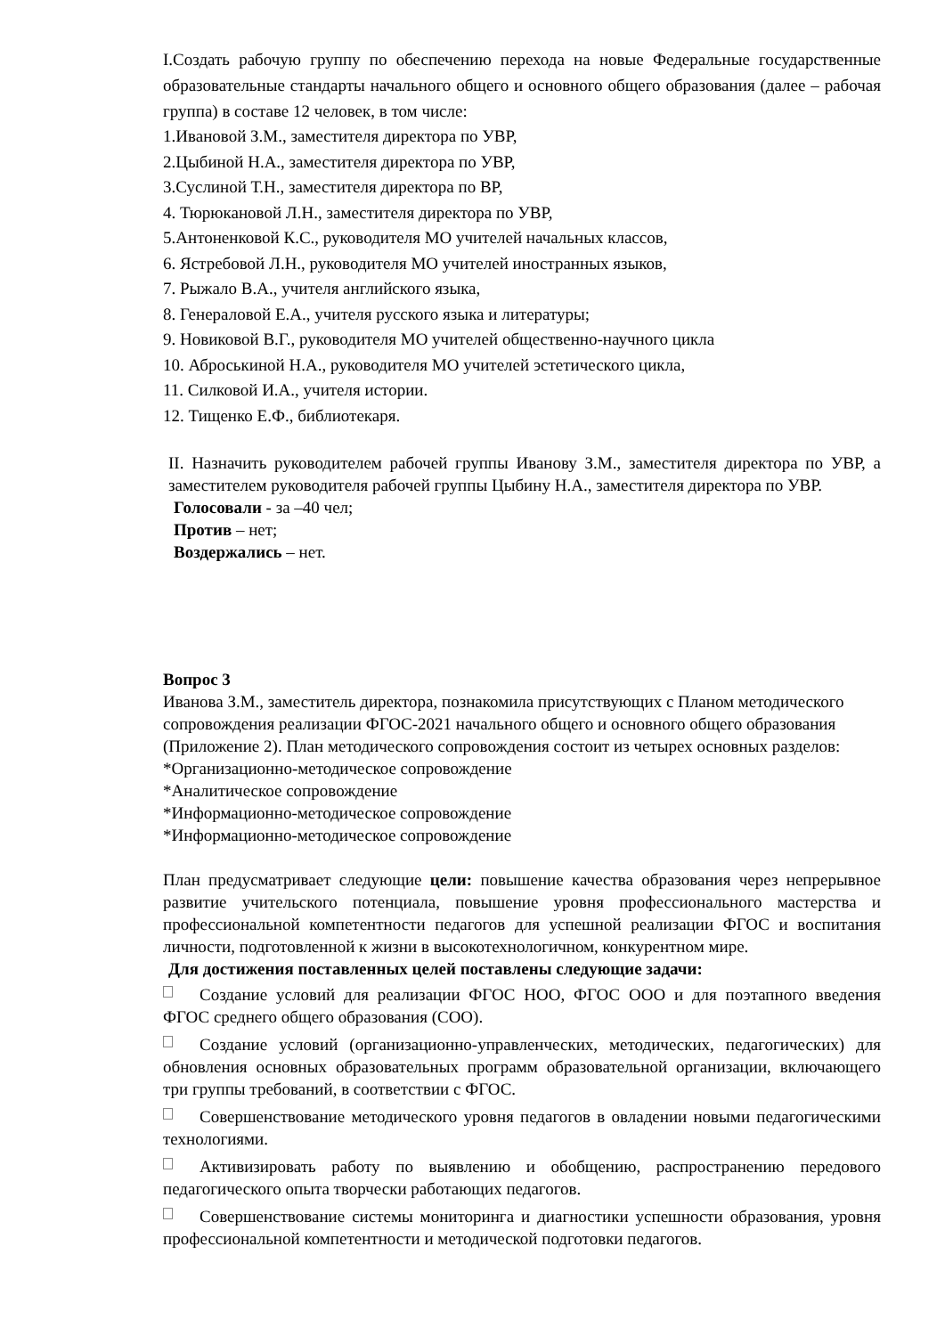I.Создать рабочую группу по обеспечению перехода на новые Федеральные государственные образовательные стандарты начального общего и основного общего образования (далее – рабочая группа) в составе 12 человек, в том числе:
1.Ивановой З.М., заместителя директора по УВР,
2.Цыбиной Н.А., заместителя директора по УВР,
3.Суслиной Т.Н., заместителя директора по ВР,
4. Тюрюкановой Л.Н., заместителя директора по УВР,
5.Антоненковой К.С., руководителя МО учителей начальных классов,
6. Ястребовой Л.Н., руководителя МО учителей иностранных языков,
7. Рыжало В.А., учителя английского языка,
8. Генераловой Е.А., учителя русского языка и литературы;
9. Новиковой В.Г., руководителя МО учителей общественно-научного цикла
10. Аброськиной Н.А., руководителя МО учителей эстетического цикла,
11. Силковой И.А., учителя истории.
12. Тищенко Е.Ф., библиотекаря.
II. Назначить руководителем рабочей группы Иванову З.М., заместителя директора по УВР, а заместителем руководителя рабочей группы Цыбину Н.А., заместителя директора по УВР.
Голосовали - за –40 чел;
Против – нет;
Воздержались – нет.
Вопрос 3
Иванова З.М., заместитель директора, познакомила присутствующих с Планом методического сопровождения реализации ФГОС-2021 начального общего и основного общего образования (Приложение 2). План методического сопровождения состоит из четырех основных разделов:
*Организационно-методическое сопровождение
*Аналитическое сопровождение
*Информационно-методическое сопровождение
*Информационно-методическое сопровождение
План предусматривает следующие цели: повышение качества образования через непрерывное развитие учительского потенциала, повышение уровня профессионального мастерства и профессиональной компетентности педагогов для успешной реализации ФГОС и воспитания личности, подготовленной к жизни в высокотехнологичном, конкурентном мире.
Для достижения поставленных целей поставлены следующие задачи:
Создание условий для реализации ФГОС НОО, ФГОС ООО и для поэтапного введения ФГОС среднего общего образования (СОО).
Создание условий (организационно-управленческих, методических, педагогических) для обновления основных образовательных программ образовательной организации, включающего три группы требований, в соответствии с ФГОС.
Совершенствование методического уровня педагогов в овладении новыми педагогическими технологиями.
Активизировать работу по выявлению и обобщению, распространению передового педагогического опыта творчески работающих педагогов.
Совершенствование системы мониторинга и диагностики успешности образования, уровня профессиональной компетентности и методической подготовки педагогов.